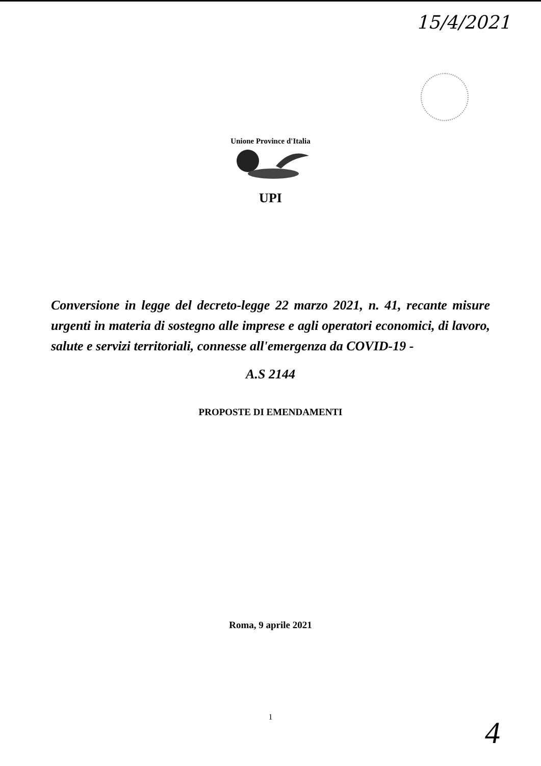15/4/2021
Unione Province d'Italia
UPI
Conversione in legge del decreto-legge 22 marzo 2021, n. 41, recante misure urgenti in materia di sostegno alle imprese e agli operatori economici, di lavoro, salute e servizi territoriali, connesse all'emergenza da COVID-19 -
A.S 2144
PROPOSTE DI EMENDAMENTI
Roma, 9 aprile 2021
1
4